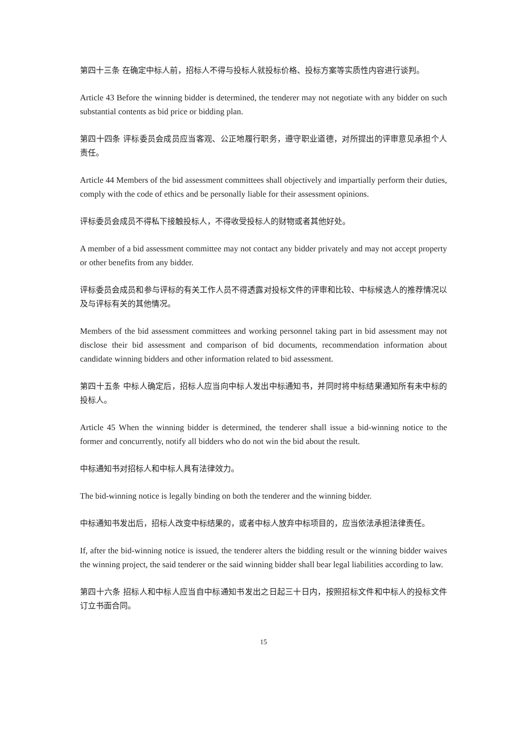第四十三条 在确定中标人前，招标人不得与投标人就投标价格、投标方案等实质性内容进行谈判。
Article 43 Before the winning bidder is determined, the tenderer may not negotiate with any bidder on such substantial contents as bid price or bidding plan.
第四十四条 评标委员会成员应当客观、公正地履行职务，遵守职业道德，对所提出的评审意见承担个人责任。
Article 44 Members of the bid assessment committees shall objectively and impartially perform their duties, comply with the code of ethics and be personally liable for their assessment opinions.
评标委员会成员不得私下接触投标人，不得收受投标人的财物或者其他好处。
A member of a bid assessment committee may not contact any bidder privately and may not accept property or other benefits from any bidder.
评标委员会成员和参与评标的有关工作人员不得透露对投标文件的评审和比较、中标候选人的推荐情况以及与评标有关的其他情况。
Members of the bid assessment committees and working personnel taking part in bid assessment may not disclose their bid assessment and comparison of bid documents, recommendation information about candidate winning bidders and other information related to bid assessment.
第四十五条 中标人确定后，招标人应当向中标人发出中标通知书，并同时将中标结果通知所有未中标的投标人。
Article 45 When the winning bidder is determined, the tenderer shall issue a bid-winning notice to the former and concurrently, notify all bidders who do not win the bid about the result.
中标通知书对招标人和中标人具有法律效力。
The bid-winning notice is legally binding on both the tenderer and the winning bidder.
中标通知书发出后，招标人改变中标结果的，或者中标人放弃中标项目的，应当依法承担法律责任。
If, after the bid-winning notice is issued, the tenderer alters the bidding result or the winning bidder waives the winning project, the said tenderer or the said winning bidder shall bear legal liabilities according to law.
第四十六条 招标人和中标人应当自中标通知书发出之日起三十日内，按照招标文件和中标人的投标文件订立书面合同。
15